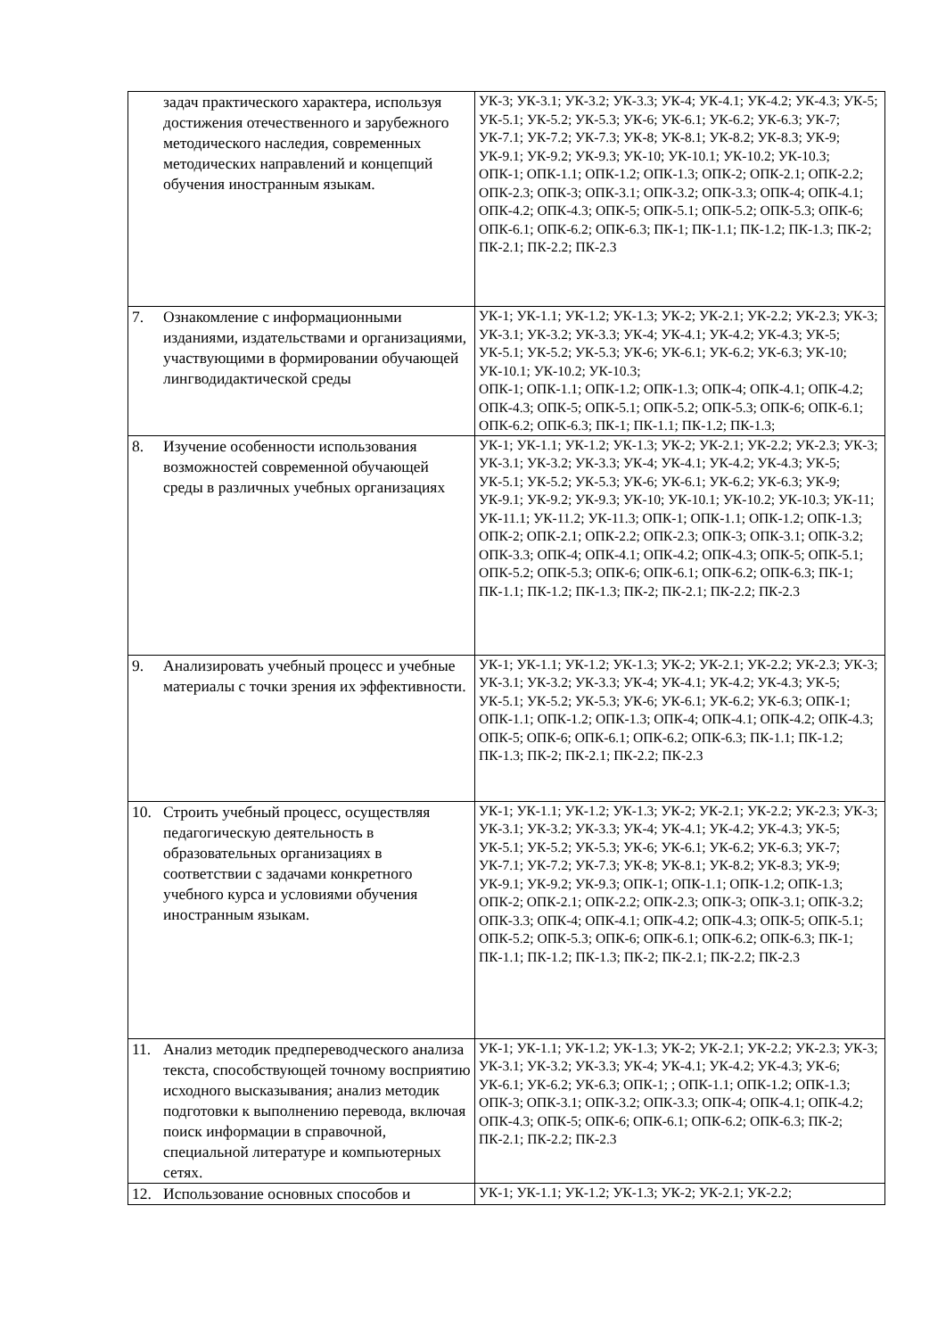| задач практического характера, используя достижения отечественного и зарубежного методического наследия, современных методических направлений и концепций обучения иностранным языкам. | УК-3; УК-3.1; УК-3.2; УК-3.3; УК-4; УК-4.1; УК-4.2; УК-4.3; УК-5; УК-5.1; УК-5.2; УК-5.3; УК-6; УК-6.1; УК-6.2; УК-6.3; УК-7; УК-7.1; УК-7.2; УК-7.3; УК-8; УК-8.1; УК-8.2; УК-8.3; УК-9; УК-9.1; УК-9.2; УК-9.3; УК-10; УК-10.1; УК-10.2; УК-10.3; ОПК-1; ОПК-1.1; ОПК-1.2; ОПК-1.3; ОПК-2; ОПК-2.1; ОПК-2.2; ОПК-2.3; ОПК-3; ОПК-3.1; ОПК-3.2; ОПК-3.3; ОПК-4; ОПК-4.1; ОПК-4.2; ОПК-4.3; ОПК-5; ОПК-5.1; ОПК-5.2; ОПК-5.3; ОПК-6; ОПК-6.1; ОПК-6.2; ОПК-6.3; ПК-1; ПК-1.1; ПК-1.2; ПК-1.3; ПК-2; ПК-2.1; ПК-2.2; ПК-2.3 |
| 7. Ознакомление с информационными изданиями, издательствами и организациями, участвующими в формировании обучающей лингводидактической среды | УК-1; УК-1.1; УК-1.2; УК-1.3; УК-2; УК-2.1; УК-2.2; УК-2.3; УК-3; УК-3.1; УК-3.2; УК-3.3; УК-4; УК-4.1; УК-4.2; УК-4.3; УК-5; УК-5.1; УК-5.2; УК-5.3; УК-6; УК-6.1; УК-6.2; УК-6.3; УК-10; УК-10.1; УК-10.2; УК-10.3; ОПК-1; ОПК-1.1; ОПК-1.2; ОПК-1.3; ОПК-4; ОПК-4.1; ОПК-4.2; ОПК-4.3; ОПК-5; ОПК-5.1; ОПК-5.2; ОПК-5.3; ОПК-6; ОПК-6.1; ОПК-6.2; ОПК-6.3; ПК-1; ПК-1.1; ПК-1.2; ПК-1.3; |
| 8. Изучение особенности использования возможностей современной обучающей среды в различных учебных организациях | УК-1; УК-1.1; УК-1.2; УК-1.3; УК-2; УК-2.1; УК-2.2; УК-2.3; УК-3; УК-3.1; УК-3.2; УК-3.3; УК-4; УК-4.1; УК-4.2; УК-4.3; УК-5; УК-5.1; УК-5.2; УК-5.3; УК-6; УК-6.1; УК-6.2; УК-6.3; УК-9; УК-9.1; УК-9.2; УК-9.3; УК-10; УК-10.1; УК-10.2; УК-10.3; УК-11; УК-11.1; УК-11.2; УК-11.3; ОПК-1; ОПК-1.1; ОПК-1.2; ОПК-1.3; ОПК-2; ОПК-2.1; ОПК-2.2; ОПК-2.3; ОПК-3; ОПК-3.1; ОПК-3.2; ОПК-3.3; ОПК-4; ОПК-4.1; ОПК-4.2; ОПК-4.3; ОПК-5; ОПК-5.1; ОПК-5.2; ОПК-5.3; ОПК-6; ОПК-6.1; ОПК-6.2; ОПК-6.3; ПК-1; ПК-1.1; ПК-1.2; ПК-1.3; ПК-2; ПК-2.1; ПК-2.2; ПК-2.3 |
| 9. Анализировать учебный процесс и учебные материалы с точки зрения их эффективности. | УК-1; УК-1.1; УК-1.2; УК-1.3; УК-2; УК-2.1; УК-2.2; УК-2.3; УК-3; УК-3.1; УК-3.2; УК-3.3; УК-4; УК-4.1; УК-4.2; УК-4.3; УК-5; УК-5.1; УК-5.2; УК-5.3; УК-6; УК-6.1; УК-6.2; УК-6.3; ОПК-1; ОПК-1.1; ОПК-1.2; ОПК-1.3; ОПК-4; ОПК-4.1; ОПК-4.2; ОПК-4.3; ОПК-5; ОПК-6; ОПК-6.1; ОПК-6.2; ОПК-6.3; ПК-1.1; ПК-1.2; ПК-1.3; ПК-2; ПК-2.1; ПК-2.2; ПК-2.3 |
| 10. Строить учебный процесс, осуществляя педагогическую деятельность в образовательных организациях в соответствии с задачами конкретного учебного курса и условиями обучения иностранным языкам. | УК-1; УК-1.1; УК-1.2; УК-1.3; УК-2; УК-2.1; УК-2.2; УК-2.3; УК-3; УК-3.1; УК-3.2; УК-3.3; УК-4; УК-4.1; УК-4.2; УК-4.3; УК-5; УК-5.1; УК-5.2; УК-5.3; УК-6; УК-6.1; УК-6.2; УК-6.3; УК-7; УК-7.1; УК-7.2; УК-7.3; УК-8; УК-8.1; УК-8.2; УК-8.3; УК-9; УК-9.1; УК-9.2; УК-9.3; ОПК-1; ОПК-1.1; ОПК-1.2; ОПК-1.3; ОПК-2; ОПК-2.1; ОПК-2.2; ОПК-2.3; ОПК-3; ОПК-3.1; ОПК-3.2; ОПК-3.3; ОПК-4; ОПК-4.1; ОПК-4.2; ОПК-4.3; ОПК-5; ОПК-5.1; ОПК-5.2; ОПК-5.3; ОПК-6; ОПК-6.1; ОПК-6.2; ОПК-6.3; ПК-1; ПК-1.1; ПК-1.2; ПК-1.3; ПК-2; ПК-2.1; ПК-2.2; ПК-2.3 |
| 11. Анализ методик предпереводческого анализа текста, способствующей точному восприятию исходного высказывания; анализ методик подготовки к выполнению перевода, включая поиск информации в справочной, специальной литературе и компьютерных сетях. | УК-1; УК-1.1; УК-1.2; УК-1.3; УК-2; УК-2.1; УК-2.2; УК-2.3; УК-3; УК-3.1; УК-3.2; УК-3.3; УК-4; УК-4.1; УК-4.2; УК-4.3; УК-6; УК-6.1; УК-6.2; УК-6.3; ОПК-1; ; ОПК-1.1; ОПК-1.2; ОПК-1.3; ОПК-3; ОПК-3.1; ОПК-3.2; ОПК-3.3; ОПК-4; ОПК-4.1; ОПК-4.2; ОПК-4.3; ОПК-5; ОПК-6; ОПК-6.1; ОПК-6.2; ОПК-6.3; ПК-2; ПК-2.1; ПК-2.2; ПК-2.3 |
| 12. Использование основных способов и | УК-1; УК-1.1; УК-1.2; УК-1.3; УК-2; УК-2.1; УК-2.2; |